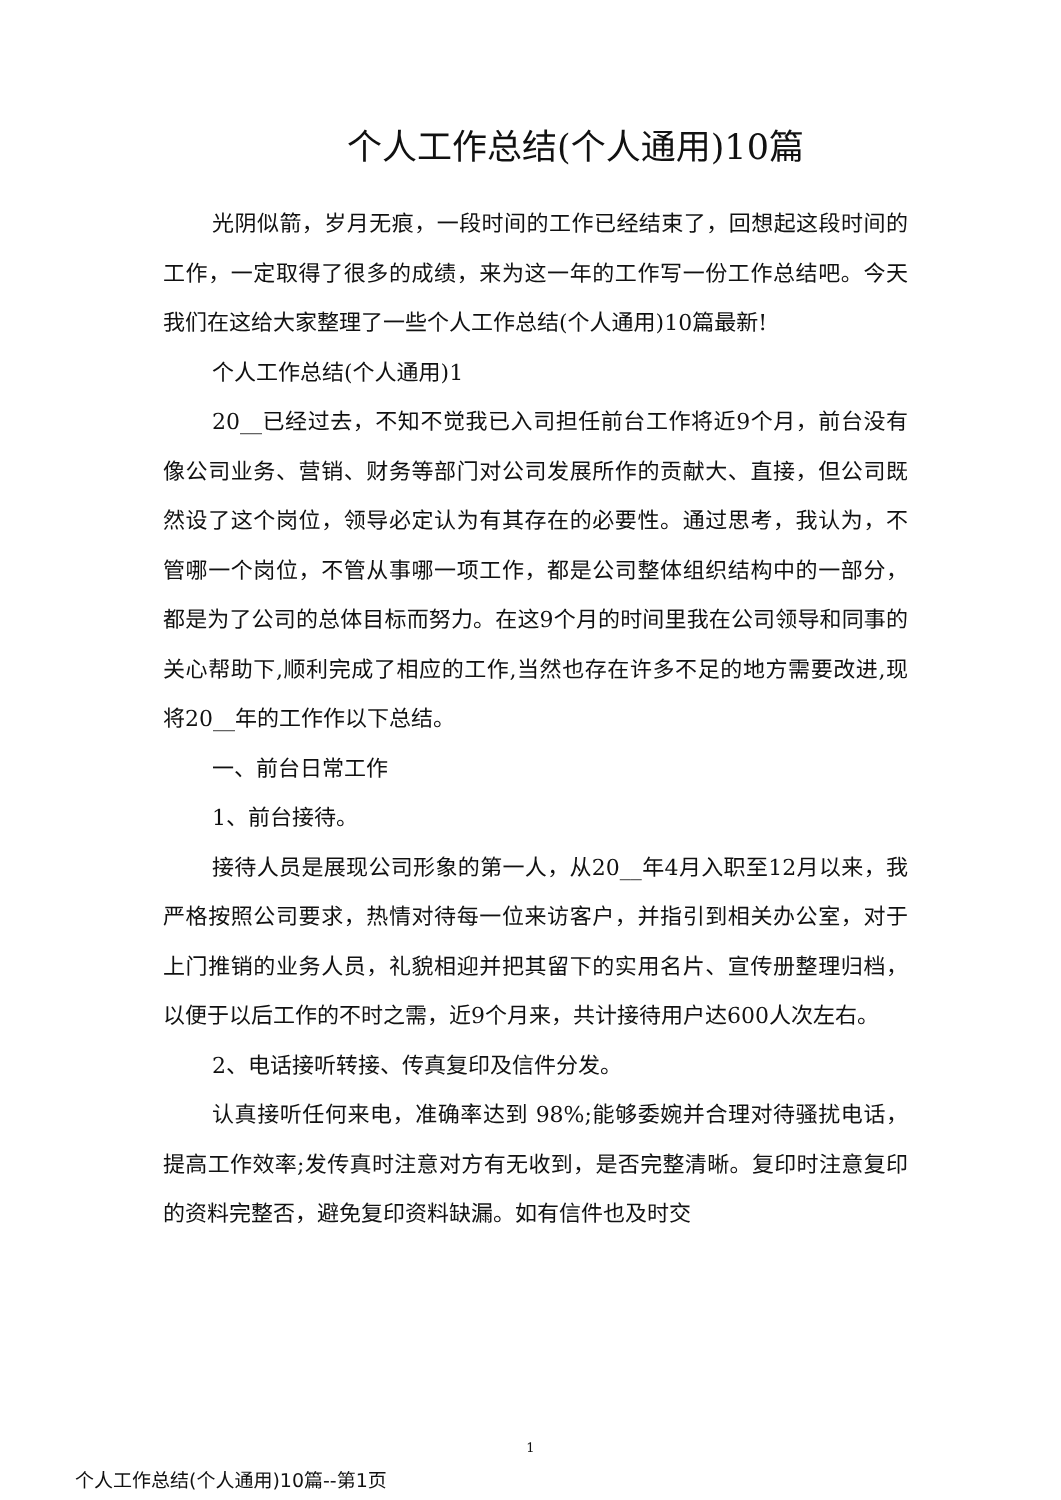个人工作总结(个人通用)10篇
光阴似箭，岁月无痕，一段时间的工作已经结束了，回想起这段时间的工作，一定取得了很多的成绩，来为这一年的工作写一份工作总结吧。今天我们在这给大家整理了一些个人工作总结(个人通用)10篇最新!
个人工作总结(个人通用)1
20__已经过去，不知不觉我已入司担任前台工作将近9个月，前台没有像公司业务、营销、财务等部门对公司发展所作的贡献大、直接，但公司既然设了这个岗位，领导必定认为有其存在的必要性。通过思考，我认为，不管哪一个岗位，不管从事哪一项工作，都是公司整体组织结构中的一部分，都是为了公司的总体目标而努力。在这9个月的时间里我在公司领导和同事的关心帮助下,顺利完成了相应的工作,当然也存在许多不足的地方需要改进,现将20__年的工作作以下总结。
一、前台日常工作
1、前台接待。
接待人员是展现公司形象的第一人，从20__年4月入职至12月以来，我严格按照公司要求，热情对待每一位来访客户，并指引到相关办公室，对于上门推销的业务人员，礼貌相迎并把其留下的实用名片、宣传册整理归档，以便于以后工作的不时之需，近9个月来，共计接待用户达600人次左右。
2、电话接听转接、传真复印及信件分发。
认真接听任何来电，准确率达到 98%;能够委婉并合理对待骚扰电话，提高工作效率;发传真时注意对方有无收到，是否完整清晰。复印时注意复印的资料完整否，避免复印资料缺漏。如有信件也及时交
1
个人工作总结(个人通用)10篇--第1页